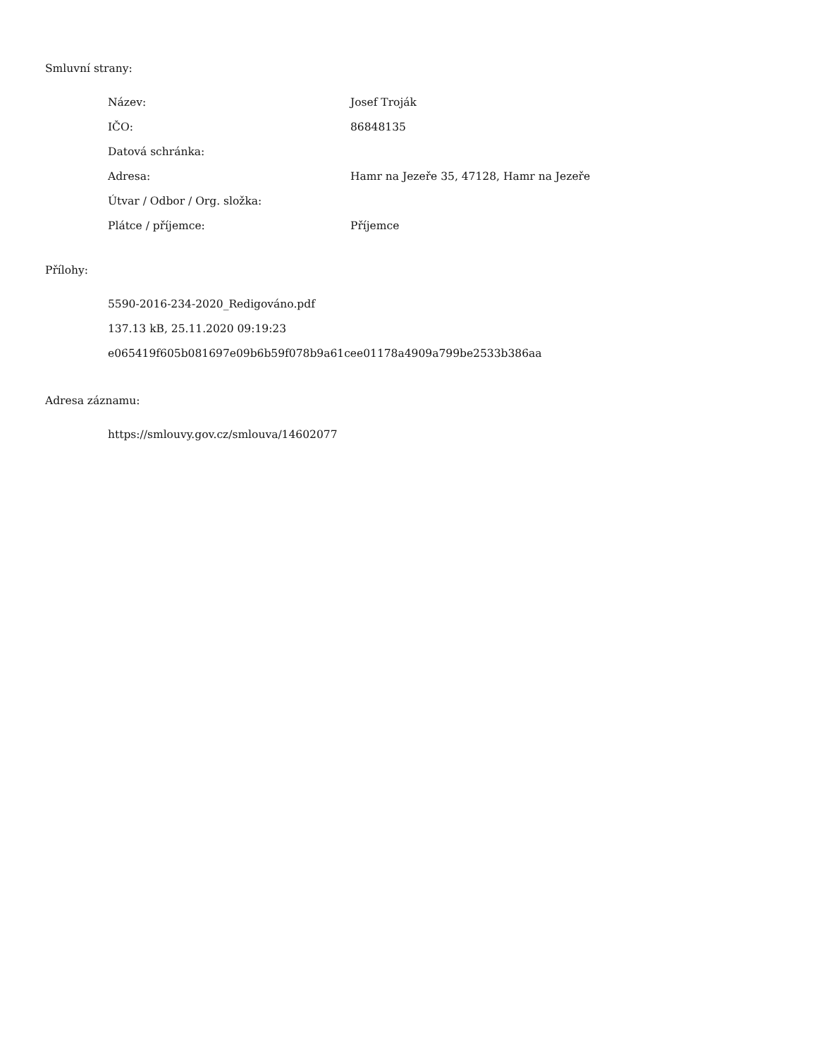Smluvní strany:
| Název: | Josef Troják |
| IČO: | 86848135 |
| Datová schránka: | |
| Adresa: | Hamr na Jezeře 35, 47128, Hamr na Jezeře |
| Útvar / Odbor / Org. složka: | |
| Plátce / příjemce: | Příjemce |
Přílohy:
5590-2016-234-2020_Redigováno.pdf
137.13 kB, 25.11.2020 09:19:23
e065419f605b081697e09b6b59f078b9a61cee01178a4909a799be2533b386aa
Adresa záznamu:
https://smlouvy.gov.cz/smlouva/14602077